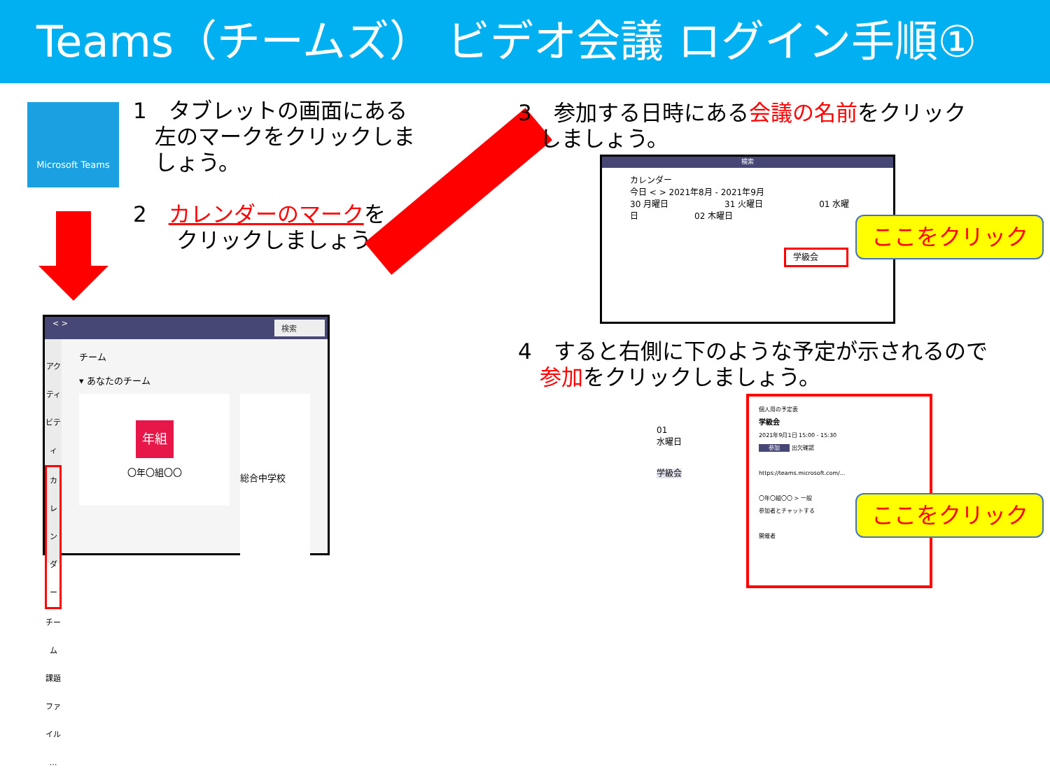Teams（チームズ） ビデオ会議 ログイン手順①
Microsoft Teams
1　タブレットの画面にある
　左のマークをクリックしま
　しょう。
2　カレンダーのマークを
　　クリックしましょう。
　< >　検索
アクティビティ
カレンダー
チーム
課題
ファイル
…
チーム
▾ あなたのチーム
年組
〇年〇組〇〇
総合中学校
3　参加する日時にある会議の名前をクリック
　しましょう。
検索
カレンダー
今日 < > 2021年8月 - 2021年9月
30 月曜日 31 火曜日 01 水曜日 02 木曜日
学級会
ここをクリック
4　すると右側に下のような予定が示されるので
　参加をクリックしましょう。
01
水曜日
学級会
個人用の予定表
学級会
2021年9月1日 15:00 - 15:30
参加 出欠確認
https://teams.microsoft.com/...
〇年〇組〇〇 > 一般
参加者とチャットする
開催者
ここをクリック